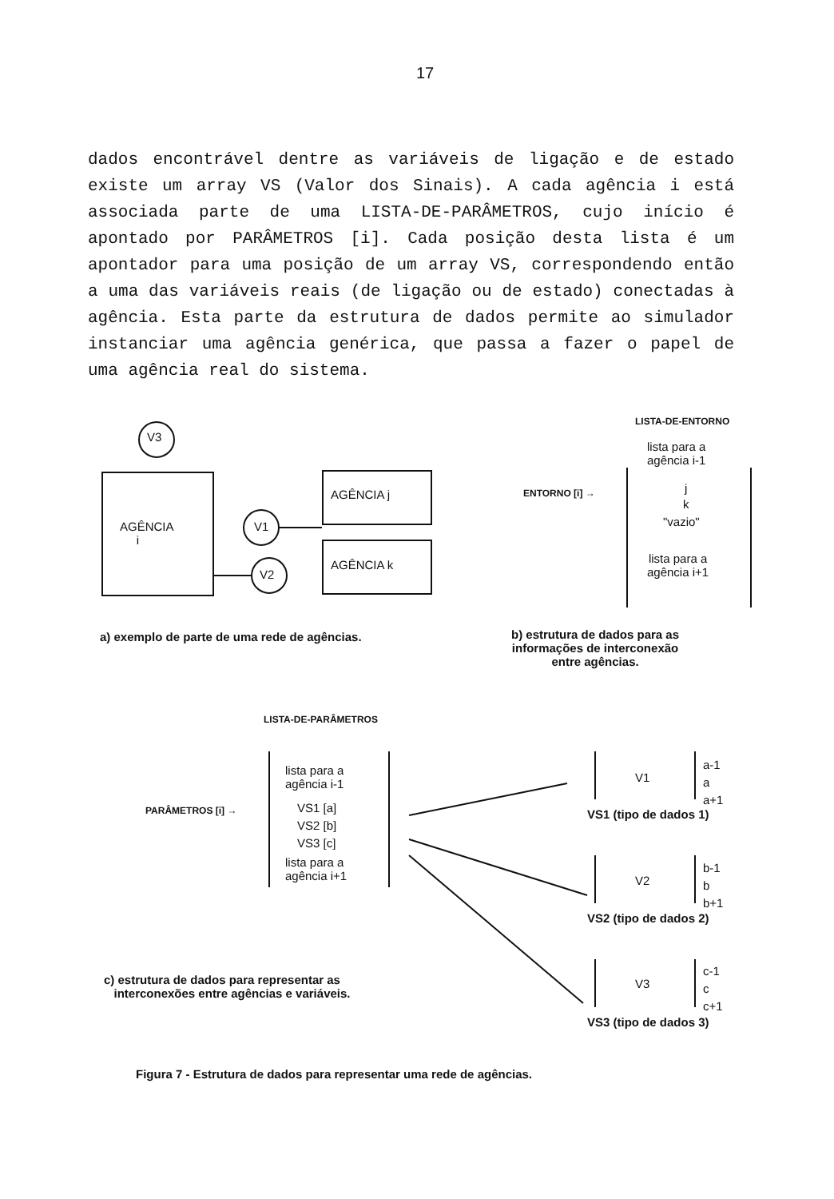17
dados encontrável dentre as variáveis de ligação e de estado existe um array VS (Valor dos Sinais). A cada agência i está associada parte de uma LISTA-DE-PARÂMETROS, cujo início é apontado por PARÂMETROS [i]. Cada posição desta lista é um apontador para uma posição de um array VS, correspondendo então a uma das variáveis reais (de ligação ou de estado) conectadas à agência. Esta parte da estrutura de dados permite ao simulador instanciar uma agência genérica, que passa a fazer o papel de uma agência real do sistema.
V3
AGÊNCIA
i
V1
V2
AGÊNCIA j
AGÊNCIA k
LISTA-DE-ENTORNO
lista para a
agência i-1
ENTORNO [i] → j
k
"vazio"
lista para a
agência i+1
a) exemplo de parte de uma rede de agências.
b) estrutura de dados para as
informações de interconexão
entre agências.
LISTA-DE-PARÂMETROS
lista para a
agência i-1
PARÂMETROS [i] → VS1 [a]
VS2 [b]
VS3 [c]
lista para a
agência i+1
V1
a-1
a
a+1
VS1 (tipo de dados 1)
V2
b-1
b
b+1
VS2 (tipo de dados 2)
c) estrutura de dados para representar as
interconexões entre agências e variáveis.
V3
c-1
c
c+1
VS3 (tipo de dados 3)
Figura 7 - Estrutura de dados para representar uma rede de agências.